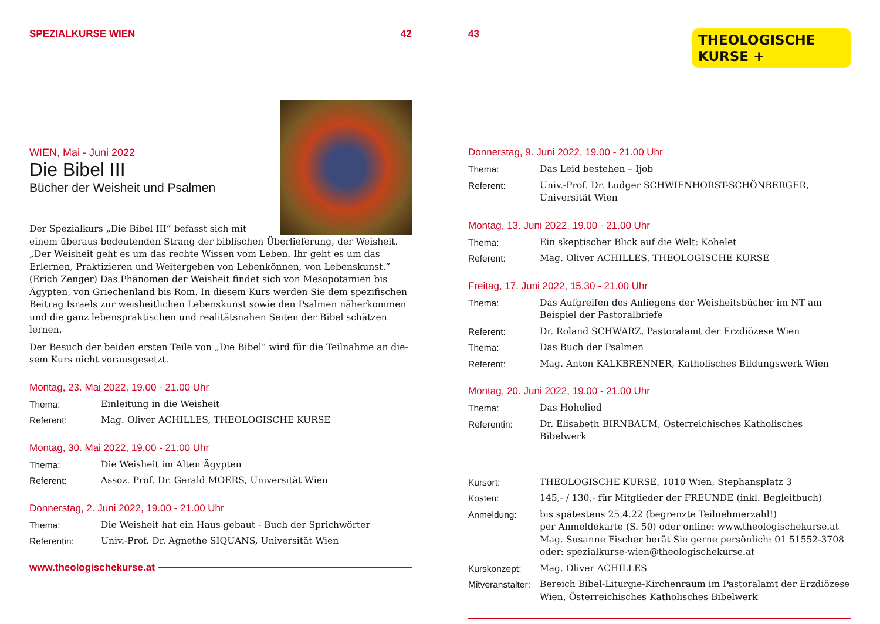SPEZIALKURSE WIEN 42
WIEN, Mai - Juni 2022
Die Bibel III
Bücher der Weisheit und Psalmen
Der Spezialkurs „Die Bibel III” befasst sich mit einem überaus bedeutenden Strang der biblischen Überlieferung, der Weisheit. „Der Weisheit geht es um das rechte Wissen vom Leben. Ihr geht es um das Erlernen, Praktizieren und Weitergeben von Lebenkönnen, von Lebenskunst.” (Erich Zenger) Das Phänomen der Weisheit findet sich von Mesopotamien bis Ägypten, von Griechenland bis Rom. In diesem Kurs werden Sie dem spezifischen Beitrag Israels zur weisheitlichen Lebenskunst sowie den Psalmen näherkommen und die ganz lebenspraktischen und realitätsnahen Seiten der Bibel schätzen lernen.
Der Besuch der beiden ersten Teile von „Die Bibel” wird für die Teilnahme an die-sem Kurs nicht vorausgesetzt.
Montag, 23. Mai 2022, 19.00 - 21.00 Uhr
Thema: Einleitung in die Weisheit
Referent: Mag. Oliver ACHILLES, THEOLOGISCHE KURSE
Montag, 30. Mai 2022, 19.00 - 21.00 Uhr
Thema: Die Weisheit im Alten Ägypten
Referent: Assoz. Prof. Dr. Gerald MOERS, Universität Wien
Donnerstag, 2. Juni 2022, 19.00 - 21.00 Uhr
Thema: Die Weisheit hat ein Haus gebaut - Buch der Sprichwörter
Referentin: Univ.-Prof. Dr. Agnethe SIQUANS, Universität Wien
www.theologischekurse.at
43
THEOLOGISCHE
KURSE +
Donnerstag, 9. Juni 2022, 19.00 - 21.00 Uhr
Thema: Das Leid bestehen – Ijob
Referent: Univ.-Prof. Dr. Ludger SCHWIENHORST-SCHÖNBERGER, Universität Wien
Montag, 13. Juni 2022, 19.00 - 21.00 Uhr
Thema: Ein skeptischer Blick auf die Welt: Kohelet
Referent: Mag. Oliver ACHILLES, THEOLOGISCHE KURSE
Freitag, 17. Juni 2022, 15.30 - 21.00 Uhr
Thema: Das Aufgreifen des Anliegens der Weisheitsbücher im NT am Beispiel der Pastoralbriefe
Referent: Dr. Roland SCHWARZ, Pastoralamt der Erzdiözese Wien
Thema: Das Buch der Psalmen
Referent: Mag. Anton KALKBRENNER, Katholisches Bildungswerk Wien
Montag, 20. Juni 2022, 19.00 - 21.00 Uhr
Thema: Das Hohelied
Referentin: Dr. Elisabeth BIRNBAUM, Österreichisches Katholisches Bibelwerk
Kursort: THEOLOGISCHE KURSE, 1010 Wien, Stephansplatz 3
Kosten: 145,- / 130,- für Mitglieder der FREUNDE (inkl. Begleitbuch)
Anmeldung: bis spätestens 25.4.22 (begrenzte Teilnehmerzahl!)
per Anmeldekarte (S. 50) oder online: www.theologischekurse.at
Mag. Susanne Fischer berät Sie gerne persönlich: 01 51552-3708
oder: spezialkurse-wien@theologischekurse.at
Kurskonzept: Mag. Oliver ACHILLES
Mitveranstalter: Bereich Bibel-Liturgie-Kirchenraum im Pastoralamt der Erzdiözese Wien, Österreichisches Katholisches Bibelwerk